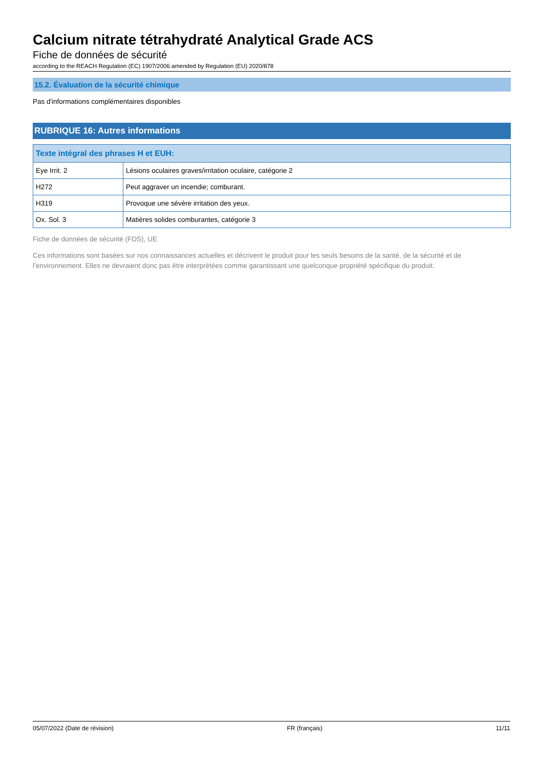Calcium nitrate tétrahydraté Analytical Grade ACS
Fiche de données de sécurité
according to the REACH Regulation (EC) 1907/2006 amended by Regulation (EU) 2020/878
15.2. Évaluation de la sécurité chimique
Pas d'informations complémentaires disponibles
RUBRIQUE 16: Autres informations
| Texte intégral des phrases H et EUH: | |
| --- | --- |
| Eye Irrit. 2 | Lésions oculaires graves/irritation oculaire, catégorie 2 |
| H272 | Peut aggraver un incendie; comburant. |
| H319 | Provoque une sévère irritation des yeux. |
| Ox. Sol. 3 | Matières solides comburantes, catégorie 3 |
Fiche de données de sécurité (FDS), UE
Ces informations sont basées sur nos connaissances actuelles et décrivent le produit pour les seuls besoins de la santé, de la sécurité et de l’environnement. Elles ne devraient donc pas être interprétées comme garantissant une quelconque propriété spécifique du produit.
05/07/2022 (Date de révision) FR (français) 11/11